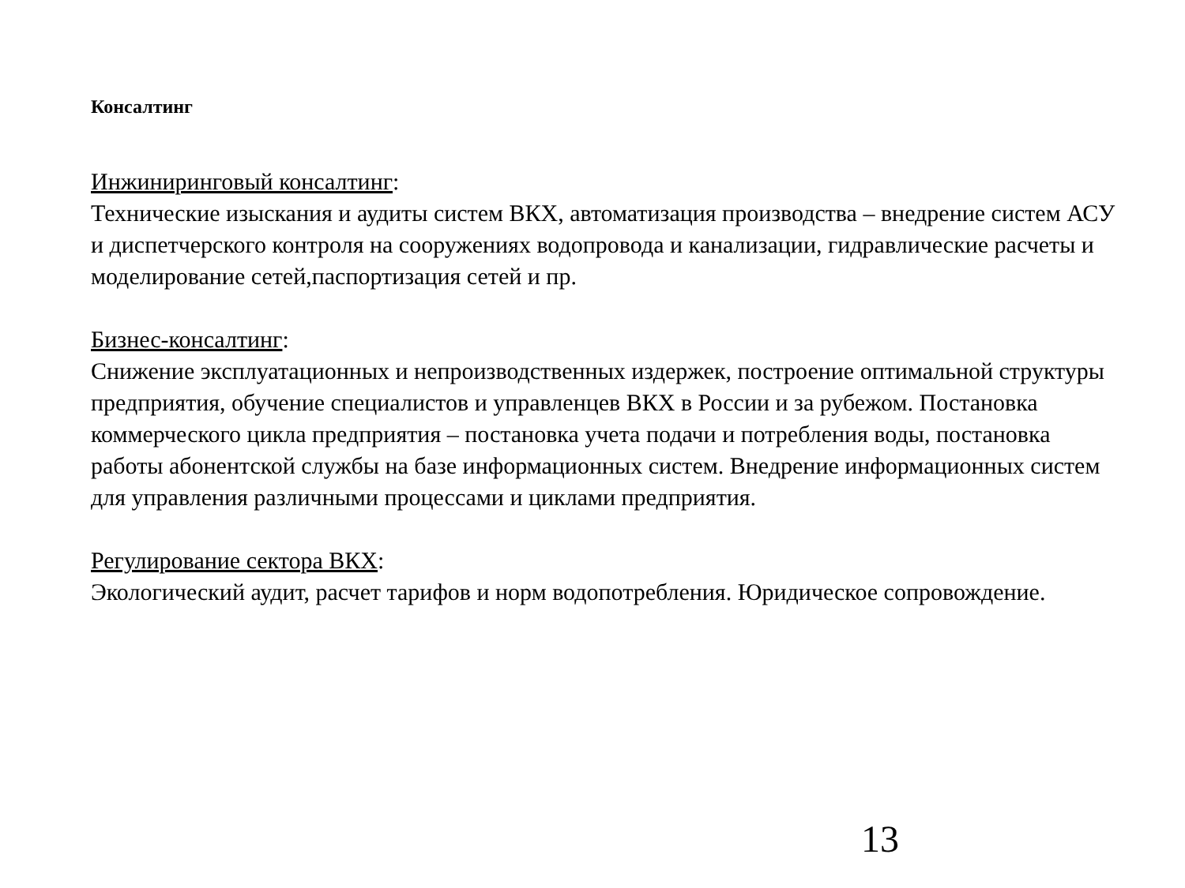Консалтинг
Инжиниринговый консалтинг:
Технические изыскания и аудиты систем ВКХ, автоматизация производства – внедрение систем АСУ и диспетчерского контроля на сооружениях водопровода и канализации, гидравлические расчеты и моделирование сетей,паспортизация сетей и пр.
Бизнес-консалтинг:
Снижение эксплуатационных и непроизводственных издержек, построение оптимальной структуры предприятия, обучение специалистов и управленцев ВКХ в России и за рубежом. Постановка коммерческого цикла предприятия – постановка учета подачи и потребления воды, постановка работы абонентской службы на базе информационных систем. Внедрение информационных систем для управления различными процессами и циклами предприятия.
Регулирование сектора ВКХ:
Экологический аудит, расчет тарифов и норм водопотребления. Юридическое сопровождение.
13